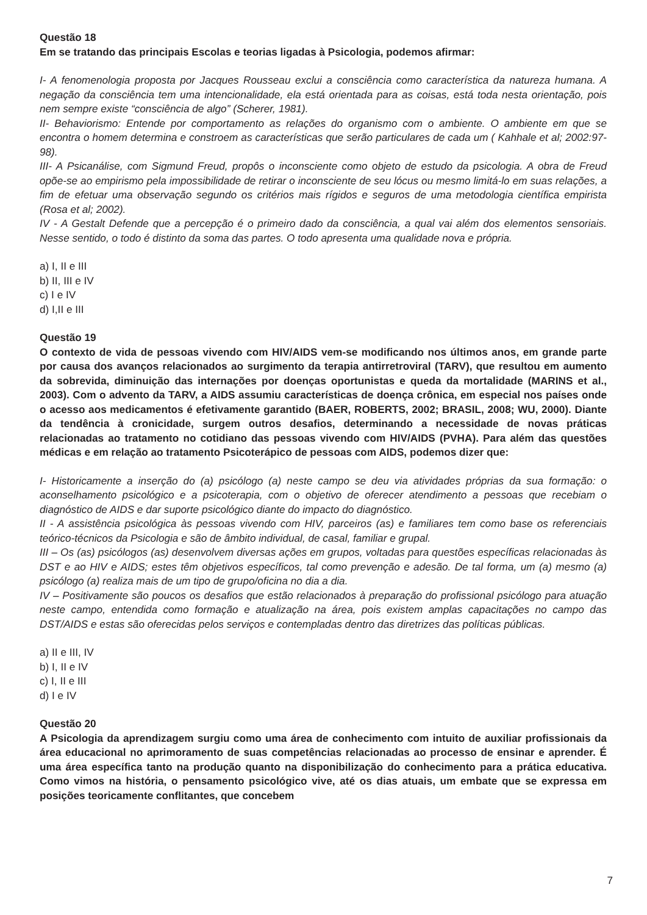Questão 18
Em se tratando das principais Escolas e teorias ligadas à Psicologia, podemos afirmar:
I- A fenomenologia proposta por Jacques Rousseau exclui a consciência como característica da natureza humana. A negação da consciência tem uma intencionalidade, ela está orientada para as coisas, está toda nesta orientação, pois nem sempre existe “consciência de algo” (Scherer, 1981).
II- Behaviorismo: Entende por comportamento as relações do organismo com o ambiente. O ambiente em que se encontra o homem determina e constroem as características que serão particulares de cada um ( Kahhale et al; 2002:97- 98).
III- A Psicanálise, com Sigmund Freud, propôs o inconsciente como objeto de estudo da psicologia. A obra de Freud opõe-se ao empirismo pela impossibilidade de retirar o inconsciente de seu lócus ou mesmo limitá-lo em suas relações, a fim de efetuar uma observação segundo os critérios mais rígidos e seguros de uma metodologia científica empirista (Rosa et al; 2002).
IV - A Gestalt Defende que a percepção é o primeiro dado da consciência, a qual vai além dos elementos sensoriais. Nesse sentido, o todo é distinto da soma das partes. O todo apresenta uma qualidade nova e própria.
a) I, II e III
b) II, III e IV
c) I e IV
d) I,II e III
Questão 19
O contexto de vida de pessoas vivendo com HIV/AIDS vem-se modificando nos últimos anos, em grande parte por causa dos avanços relacionados ao surgimento da terapia antirretroviral (TARV), que resultou em aumento da sobrevida, diminuição das internações por doenças oportunistas e queda da mortalidade (MARINS et al., 2003). Com o advento da TARV, a AIDS assumiu características de doença crônica, em especial nos países onde o acesso aos medicamentos é efetivamente garantido (BAER, ROBERTS, 2002; BRASIL, 2008; WU, 2000). Diante da tendência à cronicidade, surgem outros desafios, determinando a necessidade de novas práticas relacionadas ao tratamento no cotidiano das pessoas vivendo com HIV/AIDS (PVHA). Para além das questões médicas e em relação ao tratamento Psicoterápico de pessoas com AIDS, podemos dizer que:
I- Historicamente a inserção do (a) psicólogo (a) neste campo se deu via atividades próprias da sua formação: o aconselhamento psicológico e a psicoterapia, com o objetivo de oferecer atendimento a pessoas que recebiam o diagnóstico de AIDS e dar suporte psicológico diante do impacto do diagnóstico.
II - A assistência psicológica às pessoas vivendo com HIV, parceiros (as) e familiares tem como base os referenciais teórico-técnicos da Psicologia e são de âmbito individual, de casal, familiar e grupal.
III – Os (as) psicólogos (as) desenvolvem diversas ações em grupos, voltadas para questões específicas relacionadas às DST e ao HIV e AIDS; estes têm objetivos específicos, tal como prevenção e adesão. De tal forma, um (a) mesmo (a) psicólogo (a) realiza mais de um tipo de grupo/oficina no dia a dia.
IV – Positivamente são poucos os desafios que estão relacionados à preparação do profissional psicólogo para atuação neste campo, entendida como formação e atualização na área, pois existem amplas capacitações no campo das DST/AIDS e estas são oferecidas pelos serviços e contempladas dentro das diretrizes das políticas públicas.
a) II e III, IV
b) I, II e IV
c) I, II e III
d) I e IV
Questão 20
A Psicologia da aprendizagem surgiu como uma área de conhecimento com intuito de auxiliar profissionais da área educacional no aprimoramento de suas competências relacionadas ao processo de ensinar e aprender. É uma área específica tanto na produção quanto na disponibilização do conhecimento para a prática educativa. Como vimos na história, o pensamento psicológico vive, até os dias atuais, um embate que se expressa em posições teoricamente conflitantes, que concebem
7